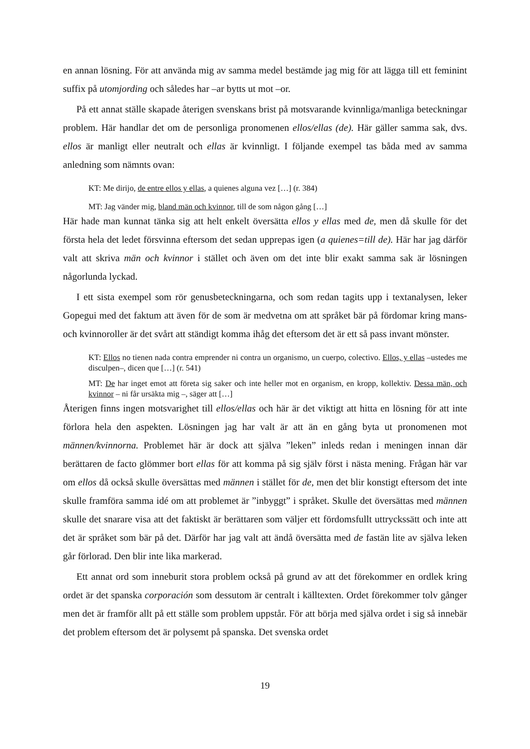en annan lösning. För att använda mig av samma medel bestämde jag mig för att lägga till ett feminint suffix på utomjording och således har –ar bytts ut mot –or.
På ett annat ställe skapade återigen svenskans brist på motsvarande kvinnliga/manliga beteckningar problem. Här handlar det om de personliga pronomenen ellos/ellas (de). Här gäller samma sak, dvs. ellos är manligt eller neutralt och ellas är kvinnligt. I följande exempel tas båda med av samma anledning som nämnts ovan:
KT: Me dirijo, de entre ellos y ellas, a quienes alguna vez […] (r. 384)
MT: Jag vänder mig, bland män och kvinnor, till de som någon gång […]
Här hade man kunnat tänka sig att helt enkelt översätta ellos y ellas med de, men då skulle för det första hela det ledet försvinna eftersom det sedan upprepas igen (a quienes=till de). Här har jag därför valt att skriva män och kvinnor i stället och även om det inte blir exakt samma sak är lösningen någorlunda lyckad.
I ett sista exempel som rör genusbeteckningarna, och som redan tagits upp i textanalysen, leker Gopegui med det faktum att även för de som är medvetna om att språket bär på fördomar kring mans- och kvinnoroller är det svårt att ständigt komma ihåg det eftersom det är ett så pass invant mönster.
KT: Ellos no tienen nada contra emprender ni contra un organismo, un cuerpo, colectivo. Ellos, y ellas –ustedes me disculpen–, dicen que […] (r. 541)
MT: De har inget emot att företa sig saker och inte heller mot en organism, en kropp, kollektiv. Dessa män, och kvinnor – ni får ursäkta mig –, säger att […]
Återigen finns ingen motsvarighet till ellos/ellas och här är det viktigt att hitta en lösning för att inte förlora hela den aspekten. Lösningen jag har valt är att än en gång byta ut pronomenen mot männen/kvinnorna. Problemet här är dock att själva ”leken” inleds redan i meningen innan där berättaren de facto glömmer bort ellas för att komma på sig själv först i nästa mening. Frågan här var om ellos då också skulle översättas med männen i stället för de, men det blir konstigt eftersom det inte skulle framföra samma idé om att problemet är ”inbyggt” i språket. Skulle det översättas med männen skulle det snarare visa att det faktiskt är berättaren som väljer ett fördomsfullt uttryckssätt och inte att det är språket som bär på det. Därför har jag valt att ändå översätta med de fastän lite av själva leken går förlorad. Den blir inte lika markerad.
Ett annat ord som inneburit stora problem också på grund av att det förekommer en ordlek kring ordet är det spanska corporación som dessutom är centralt i källtexten. Ordet förekommer tolv gånger men det är framför allt på ett ställe som problem uppstår. För att börja med själva ordet i sig så innebär det problem eftersom det är polysemt på spanska. Det svenska ordet
19